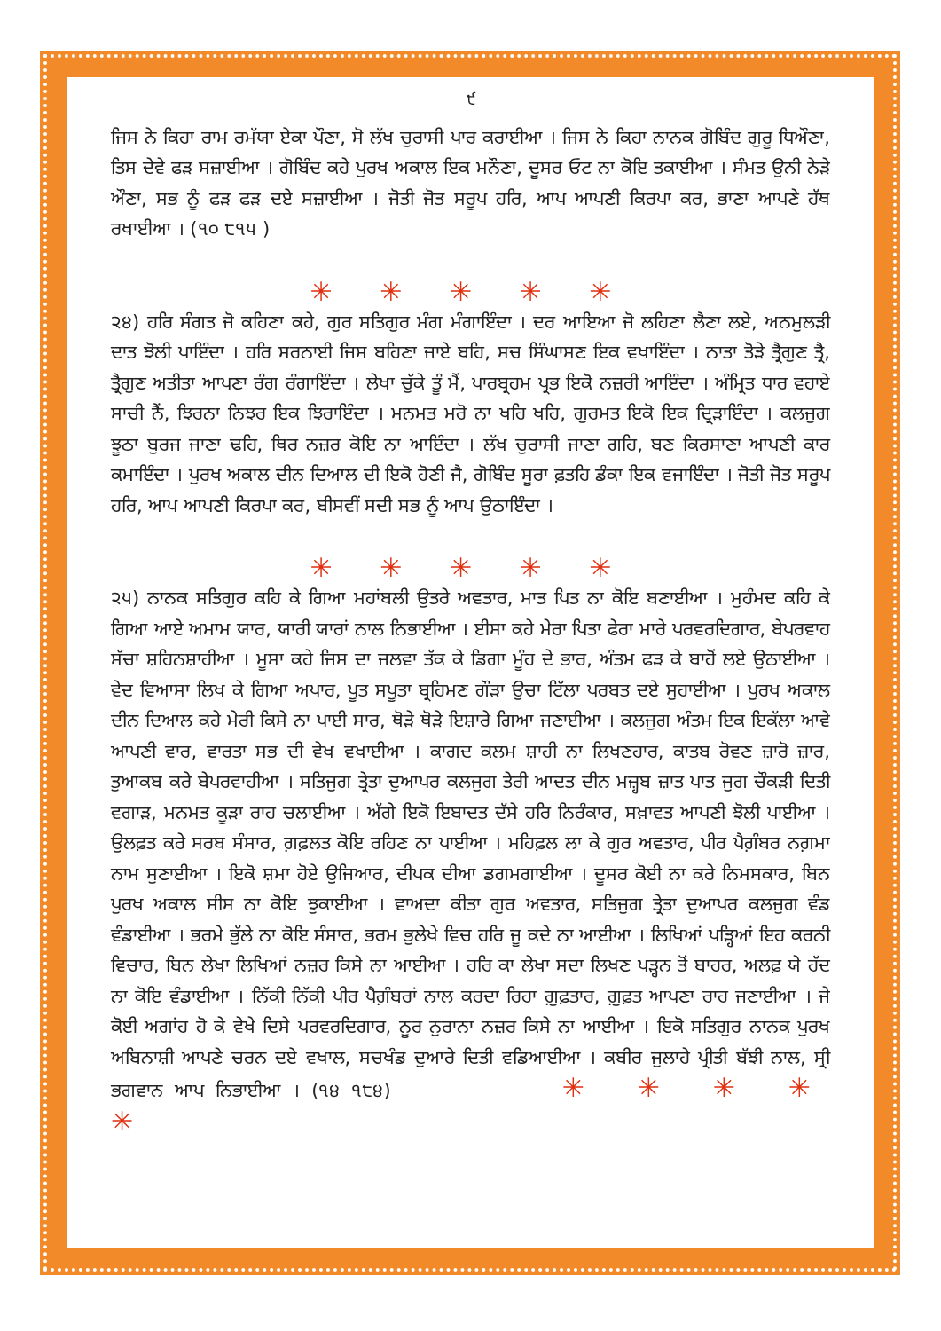੯
ਜਿਸ ਨੇ ਕਿਹਾ ਰਾਮ ਰਮੱਯਾ ਏਕਾ ਪੌਣਾ, ਸੋ ਲੱਖ ਚੁਰਾਸੀ ਪਾਰ ਕਰਾਈਆ । ਜਿਸ ਨੇ ਕਿਹਾ ਨਾਨਕ ਗੋਬਿੰਦ ਗੁਰੂ ਧਿਔਣਾ, ਤਿਸ ਦੇਵੇ ਫੜ ਸਜ਼ਾਈਆ । ਗੋਬਿੰਦ ਕਹੇ ਪੁਰਖ ਅਕਾਲ ਇਕ ਮਨੌਣਾ, ਦੂਸਰ ਓਟ ਨਾ ਕੋਇ ਤਕਾਈਆ । ਸੰਮਤ ਉਨੀ ਨੇੜੇ ਔਣਾ, ਸਭ ਨੂੰ ਫੜ ਫੜ ਦਏ ਸਜ਼ਾਈਆ । ਜੋਤੀ ਜੋਤ ਸਰੂਪ ਹਰਿ, ਆਪ ਆਪਣੀ ਕਿਰਪਾ ਕਰ, ਭਾਣਾ ਆਪਣੇ ਹੱਥ ਰਖਾਈਆ । (੧੦ ੮੧੫ )
✳ ✳ ✳ ✳ ✳
੨੪) ਹਰਿ ਸੰਗਤ ਜੋ ਕਹਿਣਾ ਕਹੇ, ਗੁਰ ਸਤਿਗੁਰ ਮੰਗ ਮੰਗਾਇੰਦਾ । ਦਰ ਆਇਆ ਜੋ ਲਹਿਣਾ ਲੈਣਾ ਲਏ, ਅਨਮੁਲੜੀ ਦਾਤ ਝੋਲੀ ਪਾਇੰਦਾ । ਹਰਿ ਸਰਨਾਈ ਜਿਸ ਬਹਿਣਾ ਜਾਏ ਬਹਿ, ਸਚ ਸਿੰਘਾਸਣ ਇਕ ਵਖਾਇੰਦਾ । ਨਾਤਾ ਤੋੜੇ ਤ੍ਰੈਗੁਣ ਤ੍ਰੈ, ਤ੍ਰੈਗੁਣ ਅਤੀਤਾ ਆਪਣਾ ਰੰਗ ਰੰਗਾਇੰਦਾ । ਲੇਖਾ ਚੁੱਕੇ ਤੂੰ ਮੈਂ, ਪਾਰਬ੍ਰਹਮ ਪ੍ਰਭ ਇਕੋ ਨਜ਼ਰੀ ਆਇੰਦਾ । ਅੰਮ੍ਰਿਤ ਧਾਰ ਵਹਾਏ ਸਾਚੀ ਨੈਂ, ਝਿਰਨਾ ਨਿਝਰ ਇਕ ਝਿਰਾਇੰਦਾ । ਮਨਮਤ ਮਰੋ ਨਾ ਖਹਿ ਖਹਿ, ਗੁਰਮਤ ਇਕੋ ਇਕ ਦ੍ਰਿੜਾਇੰਦਾ । ਕਲਜੁਗ ਝੂਠਾ ਬੁਰਜ ਜਾਣਾ ਢਹਿ, ਥਿਰ ਨਜ਼ਰ ਕੋਇ ਨਾ ਆਇੰਦਾ । ਲੱਖ ਚੁਰਾਸੀ ਜਾਣਾ ਗਹਿ, ਬਣ ਕਿਰਸਾਣਾ ਆਪਣੀ ਕਾਰ ਕਮਾਇੰਦਾ । ਪੁਰਖ ਅਕਾਲ ਦੀਨ ਦਿਆਲ ਦੀ ਇਕੋ ਹੋਣੀ ਜੈ, ਗੋਬਿੰਦ ਸੂਰਾ ਫ਼ਤਹਿ ਡੰਕਾ ਇਕ ਵਜਾਇੰਦਾ । ਜੋਤੀ ਜੋਤ ਸਰੂਪ ਹਰਿ, ਆਪ ਆਪਣੀ ਕਿਰਪਾ ਕਰ, ਬੀਸਵੀਂ ਸਦੀ ਸਭ ਨੂੰ ਆਪ ਉਠਾਇੰਦਾ ।
✳ ✳ ✳ ✳ ✳
੨੫) ਨਾਨਕ ਸਤਿਗੁਰ ਕਹਿ ਕੇ ਗਿਆ ਮਹਾਂਬਲੀ ਉਤਰੇ ਅਵਤਾਰ, ਮਾਤ ਪਿਤ ਨਾ ਕੋਇ ਬਣਾਈਆ । ਮੁਹੰਮਦ ਕਹਿ ਕੇ ਗਿਆ ਆਏ ਅਮਾਮ ਯਾਰ, ਯਾਰੀ ਯਾਰਾਂ ਨਾਲ ਨਿਭਾਈਆ । ਈਸਾ ਕਹੇ ਮੇਰਾ ਪਿਤਾ ਫੇਰਾ ਮਾਰੇ ਪਰਵਰਦਿਗਾਰ, ਬੇਪਰਵਾਹ ਸੱਚਾ ਸ਼ਹਿਨਸ਼ਾਹੀਆ । ਮੂਸਾ ਕਹੇ ਜਿਸ ਦਾ ਜਲਵਾ ਤੱਕ ਕੇ ਡਿਗਾ ਮੂੰਹ ਦੇ ਭਾਰ, ਅੰਤਮ ਫੜ ਕੇ ਬਾਹੋਂ ਲਏ ਉਠਾਈਆ । ਵੇਦ ਵਿਆਸਾ ਲਿਖ ਕੇ ਗਿਆ ਅਪਾਰ, ਪੂਤ ਸਪੂਤਾ ਬ੍ਰਹਿਮਣ ਗੌੜਾ ਉਚਾ ਟਿੱਲਾ ਪਰਬਤ ਦਏ ਸੁਹਾਈਆ । ਪੁਰਖ ਅਕਾਲ ਦੀਨ ਦਿਆਲ ਕਹੇ ਮੇਰੀ ਕਿਸੇ ਨਾ ਪਾਈ ਸਾਰ, ਥੋੜੇ ਥੋੜੇ ਇਸ਼ਾਰੇ ਗਿਆ ਜਣਾਈਆ । ਕਲਜੁਗ ਅੰਤਮ ਇਕ ਇਕੱਲਾ ਆਵੇ ਆਪਣੀ ਵਾਰ, ਵਾਰਤਾ ਸਭ ਦੀ ਵੇਖ ਵਖਾਈਆ । ਕਾਗਦ ਕਲਮ ਸ਼ਾਹੀ ਨਾ ਲਿਖਣਹਾਰ, ਕਾਤਬ ਰੋਵਣ ਜ਼ਾਰੋ ਜ਼ਾਰ, ਤੁਆਕਬ ਕਰੇ ਬੇਪਰਵਾਹੀਆ । ਸਤਿਜੁਗ ਤ੍ਰੇਤਾ ਦੁਆਪਰ ਕਲਜੁਗ ਤੇਰੀ ਆਦਤ ਦੀਨ ਮਜ਼੍ਹਬ ਜ਼ਾਤ ਪਾਤ ਜੁਗ ਚੌਕੜੀ ਦਿਤੀ ਵਗਾੜ, ਮਨਮਤ ਕੂੜਾ ਰਾਹ ਚਲਾਈਆ । ਅੱਗੇ ਇਕੋ ਇਬਾਦਤ ਦੱਸੇ ਹਰਿ ਨਿਰੰਕਾਰ, ਸਖ਼ਾਵਤ ਆਪਣੀ ਝੋਲੀ ਪਾਈਆ । ਉਲਫ਼ਤ ਕਰੇ ਸਰਬ ਸੰਸਾਰ, ਗ਼ਫ਼ਲਤ ਕੋਇ ਰਹਿਣ ਨਾ ਪਾਈਆ । ਮਹਿਫ਼ਲ ਲਾ ਕੇ ਗੁਰ ਅਵਤਾਰ, ਪੀਰ ਪੈਗ਼ੰਬਰ ਨਗ਼ਮਾ ਨਾਮ ਸੁਣਾਈਆ । ਇਕੋ ਸ਼ਮਾ ਹੋਏ ਉਜਿਆਰ, ਦੀਪਕ ਦੀਆ ਡਗਮਗਾਈਆ । ਦੂਸਰ ਕੋਈ ਨਾ ਕਰੇ ਨਿਮਸਕਾਰ, ਬਿਨ ਪੁਰਖ ਅਕਾਲ ਸੀਸ ਨਾ ਕੋਇ ਝੁਕਾਈਆ । ਵਾਅਦਾ ਕੀਤਾ ਗੁਰ ਅਵਤਾਰ, ਸਤਿਜੁਗ ਤ੍ਰੇਤਾ ਦੁਆਪਰ ਕਲਜੁਗ ਵੰਡ ਵੰਡਾਈਆ । ਭਰਮੇ ਭੁੱਲੇ ਨਾ ਕੋਇ ਸੰਸਾਰ, ਭਰਮ ਭੁਲੇਖੇ ਵਿਚ ਹਰਿ ਜੂ ਕਦੇ ਨਾ ਆਈਆ । ਲਿਖਿਆਂ ਪੜ੍ਹਿਆਂ ਇਹ ਕਰਨੀ ਵਿਚਾਰ, ਬਿਨ ਲੇਖਾ ਲਿਖਿਆਂ ਨਜ਼ਰ ਕਿਸੇ ਨਾ ਆਈਆ । ਹਰਿ ਕਾ ਲੇਖਾ ਸਦਾ ਲਿਖਣ ਪੜ੍ਹਨ ਤੋਂ ਬਾਹਰ, ਅਲਫ਼ ਯੇ ਹੱਦ ਨਾ ਕੋਇ ਵੰਡਾਈਆ । ਨਿੱਕੀ ਨਿੱਕੀ ਪੀਰ ਪੈਗ਼ੰਬਰਾਂ ਨਾਲ ਕਰਦਾ ਰਿਹਾ ਗ਼ੁਫ਼ਤਾਰ, ਗ਼ੁਫ਼ਤ ਆਪਣਾ ਰਾਹ ਜਣਾਈਆ । ਜੇ ਕੋਈ ਅਗਾਂਹ ਹੋ ਕੇ ਵੇਖੇ ਦਿਸੇ ਪਰਵਰਦਿਗਾਰ, ਨੂਰ ਨੁਰਾਨਾ ਨਜ਼ਰ ਕਿਸੇ ਨਾ ਆਈਆ । ਇਕੋ ਸਤਿਗੁਰ ਨਾਨਕ ਪੁਰਖ ਅਬਿਨਾਸ਼ੀ ਆਪਣੇ ਚਰਨ ਦਏ ਵਖਾਲ, ਸਚਖੰਡ ਦੁਆਰੇ ਦਿਤੀ ਵਡਿਆਈਆ । ਕਬੀਰ ਜੁਲਾਹੇ ਪ੍ਰੀਤੀ ਬੱਝੀ ਨਾਲ, ਸ੍ਰੀ ਭਗਵਾਨ ਆਪ ਨਿਭਾਈਆ । (੧੪ ੧੮੪) ✳ ✳ ✳ ✳ ✳